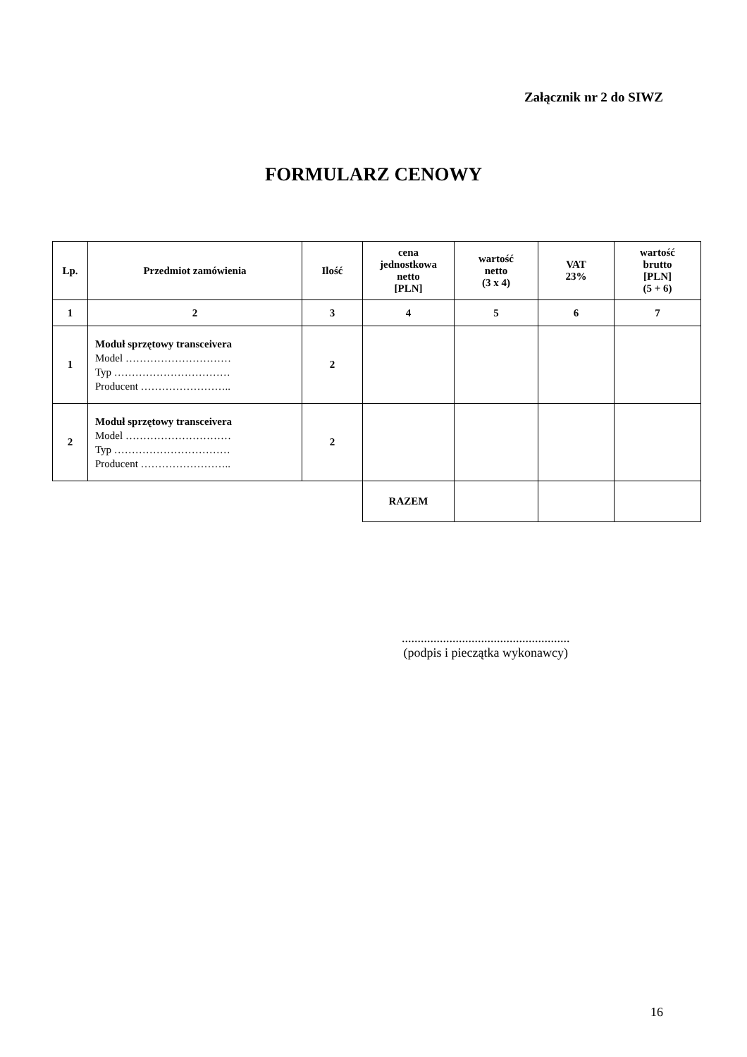Załącznik nr 2 do SIWZ
FORMULARZ CENOWY
| Lp. | Przedmiot zamówienia | Ilość | cena jednostkowa netto [PLN] | wartość netto (3 x 4) | VAT 23% | wartość brutto [PLN] (5 + 6) |
| --- | --- | --- | --- | --- | --- | --- |
| 1 | 2 | 3 | 4 | 5 | 6 | 7 |
| 1 | Moduł sprzętowy transceivera Model ………………………… Typ …………………………… Producent …………………….. | 2 | | | | |
| 2 | Moduł sprzętowy transceivera Model ………………………… Typ …………………………… Producent …………………….. | 2 | | | | |
| | | | RAZEM | | | |
.....................................................
(podpis i pieczątka wykonawcy)
16